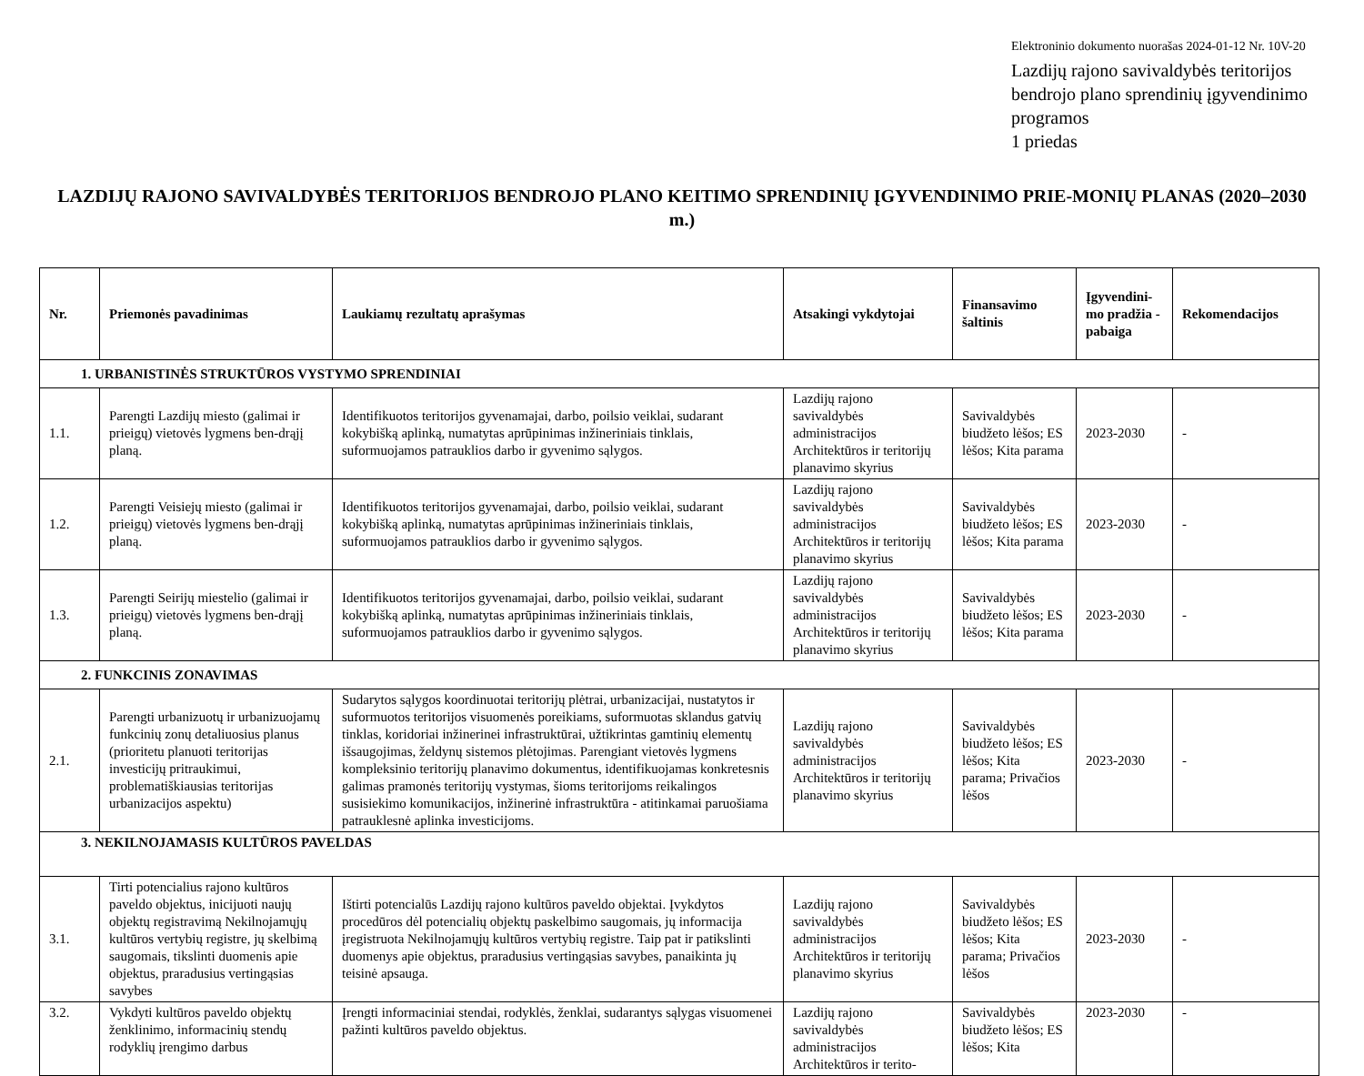Elektroninio dokumento nuorašas 2024-01-12 Nr. 10V-20
Lazdijų rajono savivaldybės teritorijos bendrojo plano sprendinių įgyvendinimo programos
1 priedas
LAZDIJŲ RAJONO SAVIVALDYBĖS TERITORIJOS BENDROJO PLANO KEITIMO SPRENDINIŲ ĮGYVENDINIMO PRIE-MONIŲ PLANAS (2020–2030 m.)
| Nr. | Priemonės pavadinimas | Laukiamų rezultatų aprašymas | Atsakingi vykdytojai | Finansavimo šaltinis | Įgyvendini-mo pradžia - pabaiga | Rekomendacijos |
| --- | --- | --- | --- | --- | --- | --- |
| 1. URBANISTINĖS STRUKTŪROS VYSTYMO SPRENDINIAI | | | | | | |
| 1.1. | Parengti Lazdijų miesto (galimai ir prieigų) vietovės lygmens ben-drąjį planą. | Identifikuotos teritorijos gyvenamajai, darbo, poilsio veiklai, sudarant kokybišką aplinką, numatytas aprūpinimas inžineriniais tinklais, suformuojamos patrauklios darbo ir gyvenimo sąlygos. | Lazdijų rajono savivaldybės administracijos Architektūros ir teritorijų planavimo skyrius | Savivaldybės biudžeto lėšos; ES lėšos; Kita parama | 2023-2030 | - |
| 1.2. | Parengti Veisiejų miesto (galimai ir prieigų) vietovės lygmens ben-drąjį planą. | Identifikuotos teritorijos gyvenamajai, darbo, poilsio veiklai, sudarant kokybišką aplinką, numatytas aprūpinimas inžineriniais tinklais, suformuojamos patrauklios darbo ir gyvenimo sąlygos. | Lazdijų rajono savivaldybės administracijos Architektūros ir teritorijų planavimo skyrius | Savivaldybės biudžeto lėšos; ES lėšos; Kita parama | 2023-2030 | - |
| 1.3. | Parengti Seirijų miestelio (galimai ir prieigų) vietovės lygmens ben-drąjį planą. | Identifikuotos teritorijos gyvenamajai, darbo, poilsio veiklai, sudarant kokybišką aplinką, numatytas aprūpinimas inžineriniais tinklais, suformuojamos patrauklios darbo ir gyvenimo sąlygos. | Lazdijų rajono savivaldybės administracijos Architektūros ir teritorijų planavimo skyrius | Savivaldybės biudžeto lėšos; ES lėšos; Kita parama | 2023-2030 | - |
| 2. FUNKCINIS ZONAVIMAS | | | | | | |
| 2.1. | Parengti urbanizuotų ir urbanizuojamų funkcinių zonų detaliuosius planus (prioritetu planuoti teritorijas investicijų pritraukimui, problematiškiausias teritorijas urbanizacijos aspektu) | Sudarytos sąlygos koordinuotai teritorijų plėtrai, urbanizacijai, nustatytos ir suformuotos teritorijos visuomenės poreikiams, suformuotas sklandus gatvių tinklas, koridoriai inžinerinei infrastruktūrai, užtikrintas gamtinių elementų išsaugojimas, želdynų sistemos plėtojimas. Parengiant vietovės lygmens kompleksinio teritorijų planavimo dokumentus, identifikuojamas konkretesnis galimas pramonės teritorijų vystymas, šioms teritorijoms reikalingos susisiekimo komunikacijos, inžinerinė infrastruktūra - atitinkamai paruošiama patrauklesnė aplinka investicijoms. | Lazdijų rajono savivaldybės administracijos Architektūros ir teritorijų planavimo skyrius | Savivaldybės biudžeto lėšos; ES lėšos; Kita parama; Privačios lėšos | 2023-2030 | - |
| 3. NEKILNOJAMASIS KULTŪROS PAVELDAS | | | | | | |
| 3.1. | Tirti potencialius rajono kultūros paveldo objektus, inicijuoti naujų objektų registravimą Nekilnojamųjų kultūros vertybių registre, jų skelbimą saugomais, tikslinti duomenis apie objektus, praradusius vertingąsias savybes | Ištirti potencialūs Lazdijų rajono kultūros paveldo objektai. Įvykdytos procedūros dėl potencialių objektų paskelbimo saugomais, jų informacija įregistruota Nekilnojamųjų kultūros vertybių registre. Taip pat ir patikslinti duomenys apie objektus, praradusius vertingąsias savybes, panaikinta jų teisinė apsauga. | Lazdijų rajono savivaldybės administracijos Architektūros ir teritorijų planavimo skyrius | Savivaldybės biudžeto lėšos; ES lėšos; Kita parama; Privačios lėšos | 2023-2030 | - |
| 3.2. | Vykdyti kultūros paveldo objektų ženklinimo, informacinių stendų rodyklių įrengimo darbus | Įrengti informaciniai stendai, rodyklės, ženklai, sudarantys sąlygas visuomenei pažinti kultūros paveldo objektus. | Lazdijų rajono savivaldybės administracijos Architektūros ir terito- | Savivaldybės biudžeto lėšos; ES lėšos; Kita | 2023-2030 | - |